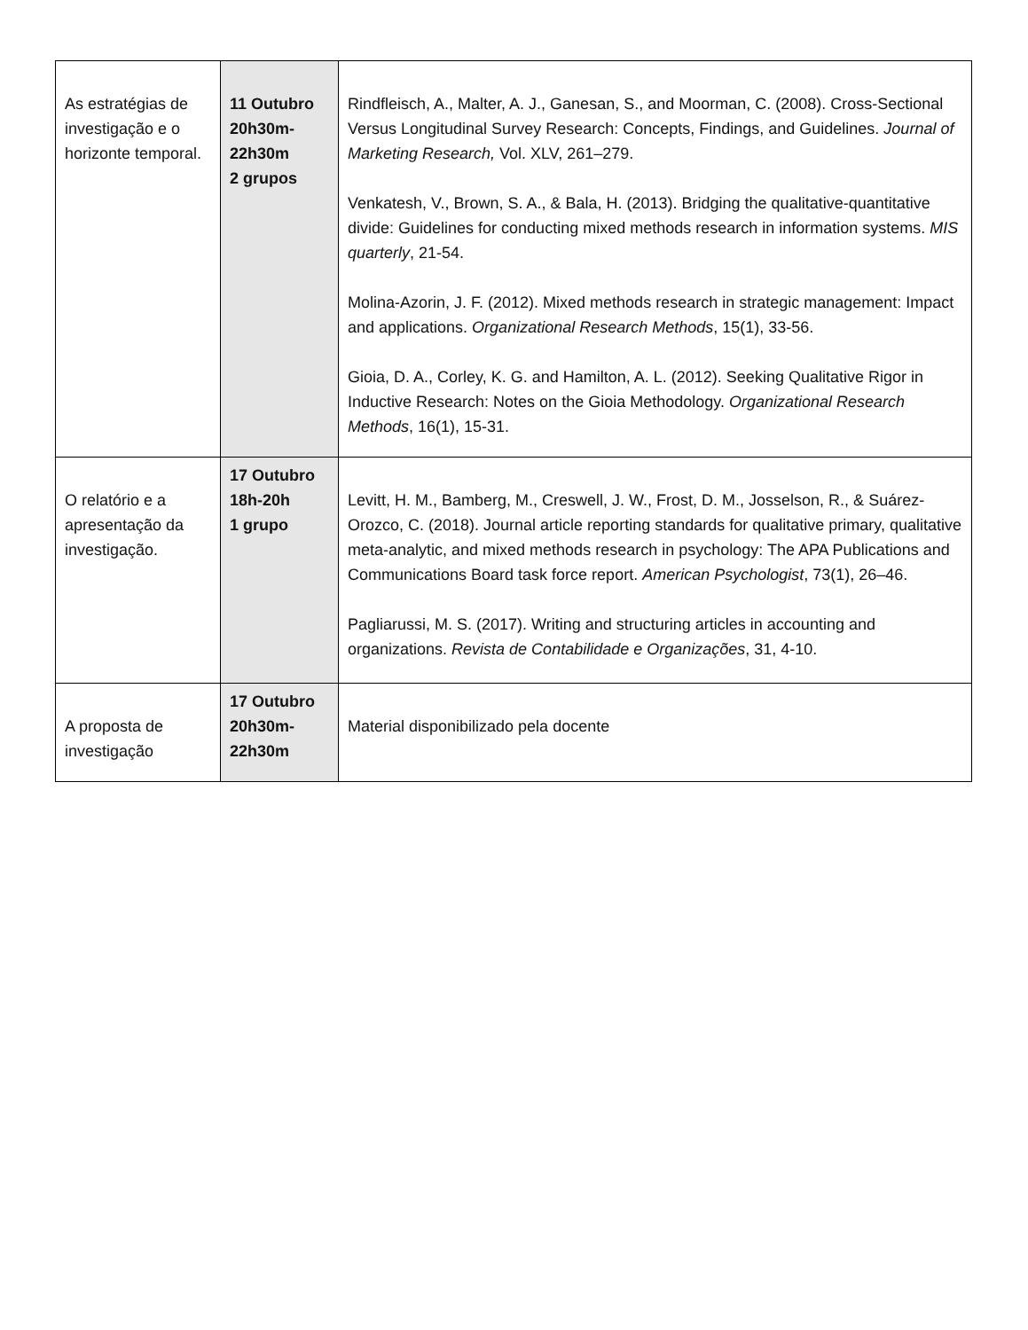| As estratégias de investigação e o horizonte temporal. | 11 Outubro 20h30m- 22h30m 2 grupos | Rindfleisch, A., Malter, A. J., Ganesan, S., and Moorman, C. (2008). Cross-Sectional Versus Longitudinal Survey Research: Concepts, Findings, and Guidelines. Journal of Marketing Research, Vol. XLV, 261–279. Venkatesh, V., Brown, S. A., & Bala, H. (2013). Bridging the qualitative-quantitative divide: Guidelines for conducting mixed methods research in information systems. MIS quarterly , 21-54. Molina-Azorin, J. F. (2012). Mixed methods research in strategic management: Impact and applications. Organizational Research Methods , 15(1), 33-56. Gioia, D. A., Corley, K. G. and Hamilton, A. L. (2012). Seeking Qualitative Rigor in Inductive Research: Notes on the Gioia Methodology. Organizational Research Methods , 16(1), 15-31. |
| O relatório e a apresentação da investigação. | 17 Outubro 18h-20h 1 grupo | Levitt, H. M., Bamberg, M., Creswell, J. W., Frost, D. M., Josselson, R., & Suárez-Orozco, C. (2018). Journal article reporting standards for qualitative primary, qualitative meta-analytic, and mixed methods research in psychology: The APA Publications and Communications Board task force report. American Psychologist , 73(1), 26–46. Pagliarussi, M. S. (2017). Writing and structuring articles in accounting and organizations. Revista de Contabilidade e Organizações , 31, 4-10. |
| A proposta de investigação | 17 Outubro 20h30m- 22h30m | Material disponibilizado pela docente |